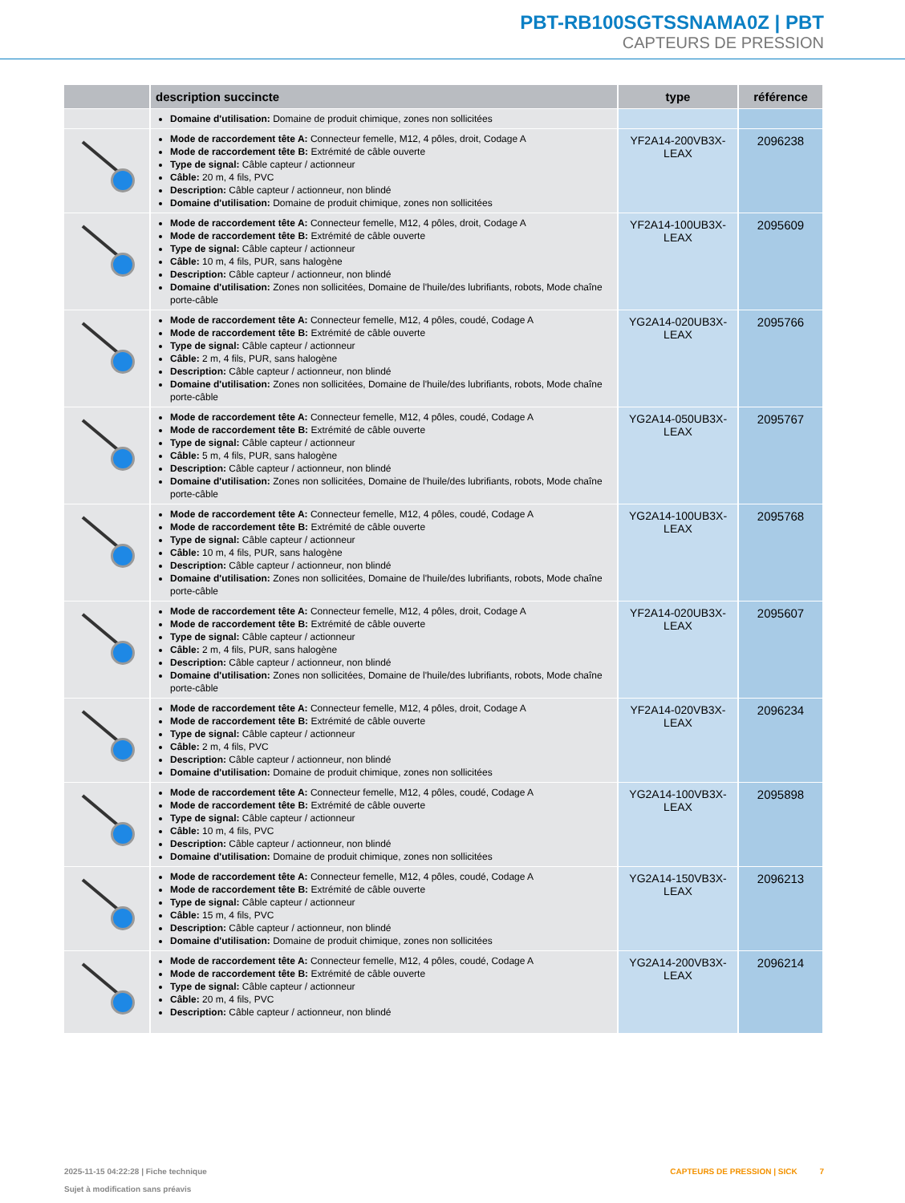PBT-RB100SGTSSNAMA0Z | PBT
CAPTEURS DE PRESSION
| | description succincte | type | référence |
| --- | --- | --- | --- |
| | Domaine d'utilisation: Domaine de produit chimique, zones non sollicitées | | |
| | Mode de raccordement tête A: Connecteur femelle, M12, 4 pôles, droit, Codage A Mode de raccordement tête B: Extrémité de câble ouverte Type de signal: Câble capteur / actionneur Câble: 20 m, 4 fils, PVC Description: Câble capteur / actionneur, non blindé Domaine d'utilisation: Domaine de produit chimique, zones non sollicitées | YF2A14-200VB3X-LEAX | 2096238 |
| | Mode de raccordement tête A: Connecteur femelle, M12, 4 pôles, droit, Codage A Mode de raccordement tête B: Extrémité de câble ouverte Type de signal: Câble capteur / actionneur Câble: 10 m, 4 fils, PUR, sans halogène Description: Câble capteur / actionneur, non blindé Domaine d'utilisation: Zones non sollicitées, Domaine de l'huile/des lubrifiants, robots, Mode chaîne porte-câble | YF2A14-100UB3X-LEAX | 2095609 |
| | Mode de raccordement tête A: Connecteur femelle, M12, 4 pôles, coudé, Codage A Mode de raccordement tête B: Extrémité de câble ouverte Type de signal: Câble capteur / actionneur Câble: 2 m, 4 fils, PUR, sans halogène Description: Câble capteur / actionneur, non blindé Domaine d'utilisation: Zones non sollicitées, Domaine de l'huile/des lubrifiants, robots, Mode chaîne porte-câble | YG2A14-020UB3X-LEAX | 2095766 |
| | Mode de raccordement tête A: Connecteur femelle, M12, 4 pôles, coudé, Codage A Mode de raccordement tête B: Extrémité de câble ouverte Type de signal: Câble capteur / actionneur Câble: 5 m, 4 fils, PUR, sans halogène Description: Câble capteur / actionneur, non blindé Domaine d'utilisation: Zones non sollicitées, Domaine de l'huile/des lubrifiants, robots, Mode chaîne porte-câble | YG2A14-050UB3X-LEAX | 2095767 |
| | Mode de raccordement tête A: Connecteur femelle, M12, 4 pôles, coudé, Codage A Mode de raccordement tête B: Extrémité de câble ouverte Type de signal: Câble capteur / actionneur Câble: 10 m, 4 fils, PUR, sans halogène Description: Câble capteur / actionneur, non blindé Domaine d'utilisation: Zones non sollicitées, Domaine de l'huile/des lubrifiants, robots, Mode chaîne porte-câble | YG2A14-100UB3X-LEAX | 2095768 |
| | Mode de raccordement tête A: Connecteur femelle, M12, 4 pôles, droit, Codage A Mode de raccordement tête B: Extrémité de câble ouverte Type de signal: Câble capteur / actionneur Câble: 2 m, 4 fils, PUR, sans halogène Description: Câble capteur / actionneur, non blindé Domaine d'utilisation: Zones non sollicitées, Domaine de l'huile/des lubrifiants, robots, Mode chaîne porte-câble | YF2A14-020UB3X-LEAX | 2095607 |
| | Mode de raccordement tête A: Connecteur femelle, M12, 4 pôles, droit, Codage A Mode de raccordement tête B: Extrémité de câble ouverte Type de signal: Câble capteur / actionneur Câble: 2 m, 4 fils, PVC Description: Câble capteur / actionneur, non blindé Domaine d'utilisation: Domaine de produit chimique, zones non sollicitées | YF2A14-020VB3X-LEAX | 2096234 |
| | Mode de raccordement tête A: Connecteur femelle, M12, 4 pôles, coudé, Codage A Mode de raccordement tête B: Extrémité de câble ouverte Type de signal: Câble capteur / actionneur Câble: 10 m, 4 fils, PVC Description: Câble capteur / actionneur, non blindé Domaine d'utilisation: Domaine de produit chimique, zones non sollicitées | YG2A14-100VB3X-LEAX | 2095898 |
| | Mode de raccordement tête A: Connecteur femelle, M12, 4 pôles, coudé, Codage A Mode de raccordement tête B: Extrémité de câble ouverte Type de signal: Câble capteur / actionneur Câble: 15 m, 4 fils, PVC Description: Câble capteur / actionneur, non blindé Domaine d'utilisation: Domaine de produit chimique, zones non sollicitées | YG2A14-150VB3X-LEAX | 2096213 |
| | Mode de raccordement tête A: Connecteur femelle, M12, 4 pôles, coudé, Codage A Mode de raccordement tête B: Extrémité de câble ouverte Type de signal: Câble capteur / actionneur Câble: 20 m, 4 fils, PVC Description: Câble capteur / actionneur, non blindé | YG2A14-200VB3X-LEAX | 2096214 |
CAPTEURS DE PRESSION | SICK 7 2025-11-15 04:22:28 | Fiche technique
Sujet à modification sans préavis